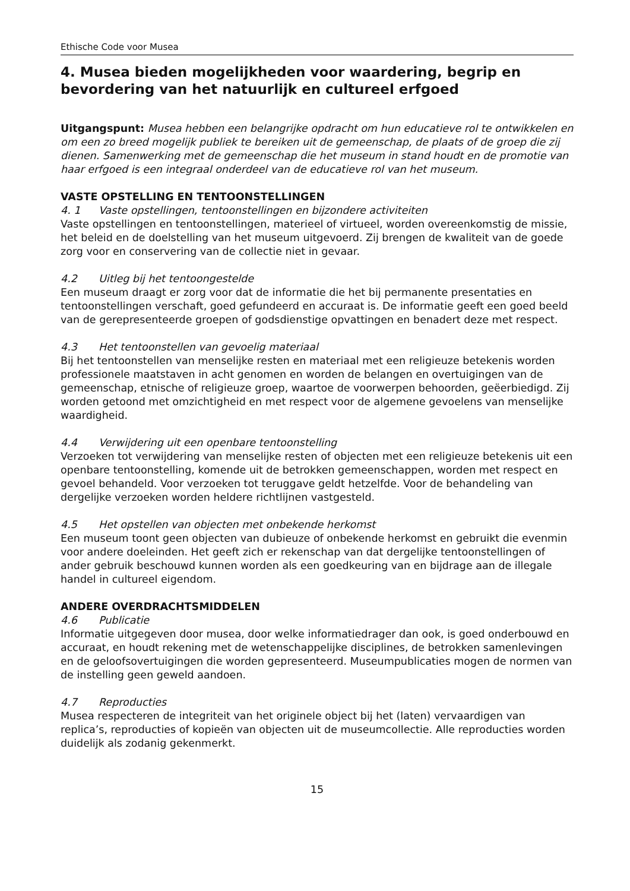Ethische Code voor Musea
4. Musea bieden mogelijkheden voor waardering, begrip en bevordering van het natuurlijk en cultureel erfgoed
Uitgangspunt: Musea hebben een belangrijke opdracht om hun educatieve rol te ontwikkelen en om een zo breed mogelijk publiek te bereiken uit de gemeenschap, de plaats of de groep die zij dienen. Samenwerking met de gemeenschap die het museum in stand houdt en de promotie van haar erfgoed is een integraal onderdeel van de educatieve rol van het museum.
VASTE OPSTELLING EN TENTOONSTELLINGEN
4. 1 Vaste opstellingen, tentoonstellingen en bijzondere activiteiten
Vaste opstellingen en tentoonstellingen, materieel of virtueel, worden overeenkomstig de missie, het beleid en de doelstelling van het museum uitgevoerd. Zij brengen de kwaliteit van de goede zorg voor en conservering van de collectie niet in gevaar.
4.2 Uitleg bij het tentoongestelde
Een museum draagt er zorg voor dat de informatie die het bij permanente presentaties en tentoonstellingen verschaft, goed gefundeerd en accuraat is. De informatie geeft een goed beeld van de gerepresenteerde groepen of godsdienstige opvattingen en benadert deze met respect.
4.3 Het tentoonstellen van gevoelig materiaal
Bij het tentoonstellen van menselijke resten en materiaal met een religieuze betekenis worden professionele maatstaven in acht genomen en worden de belangen en overtuigingen van de gemeenschap, etnische of religieuze groep, waartoe de voorwerpen behoorden, geëerbiedigd. Zij worden getoond met omzichtigheid en met respect voor de algemene gevoelens van menselijke waardigheid.
4.4 Verwijdering uit een openbare tentoonstelling
Verzoeken tot verwijdering van menselijke resten of objecten met een religieuze betekenis uit een openbare tentoonstelling, komende uit de betrokken gemeenschappen, worden met respect en gevoel behandeld. Voor verzoeken tot teruggave geldt hetzelfde. Voor de behandeling van dergelijke verzoeken worden heldere richtlijnen vastgesteld.
4.5 Het opstellen van objecten met onbekende herkomst
Een museum toont geen objecten van dubieuze of onbekende herkomst en gebruikt die evenmin voor andere doeleinden. Het geeft zich er rekenschap van dat dergelijke tentoonstellingen of ander gebruik beschouwd kunnen worden als een goedkeuring van en bijdrage aan de illegale handel in cultureel eigendom.
ANDERE OVERDRACHTSMIDDELEN
4.6 Publicatie
Informatie uitgegeven door musea, door welke informatiedrager dan ook, is goed onderbouwd en accuraat, en houdt rekening met de wetenschappelijke disciplines, de betrokken samenlevingen en de geloofsovertuigingen die worden gepresenteerd. Museumpublicaties mogen de normen van de instelling geen geweld aandoen.
4.7 Reproducties
Musea respecteren de integriteit van het originele object bij het (laten) vervaardigen van replica’s, reproducties of kopieën van objecten uit de museumcollectie. Alle reproducties worden duidelijk als zodanig gekenmerkt.
15